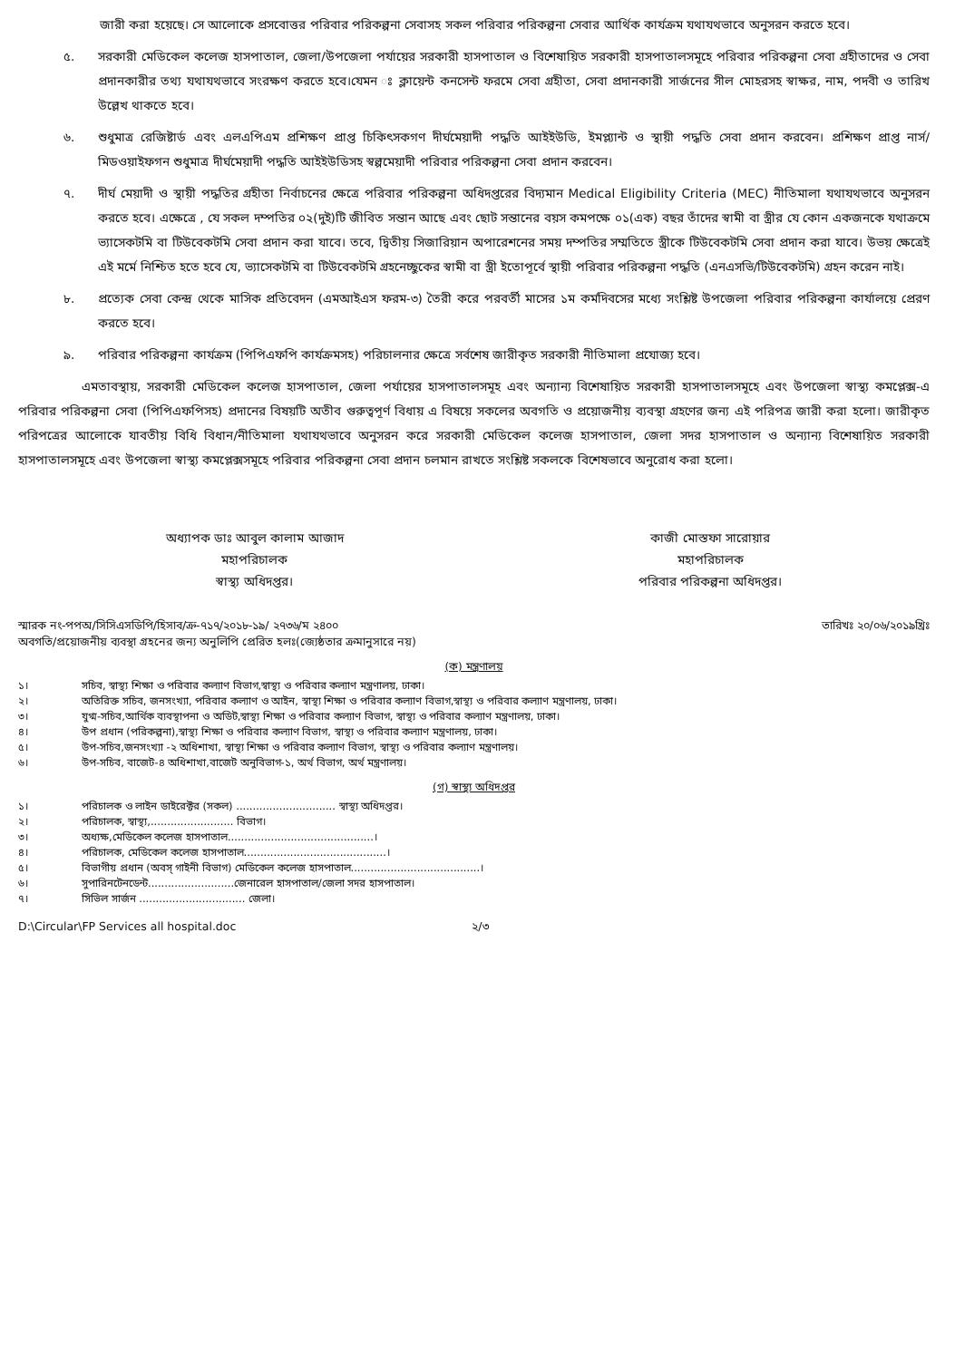জারী করা হয়েছে। সে আলোকে প্রসবোত্তর পরিবার পরিকল্পনা সেবাসহ সকল পরিবার পরিকল্পনা সেবার আর্থিক কার্যক্রম যথাযথভাবে অনুসরন করতে হবে।
৫. সরকারী মেডিকেল কলেজ হাসপাতাল, জেলা/উপজেলা পর্যায়ের সরকারী হাসপাতাল ও বিশেষায়িত সরকারী হাসপাতালসমূহে পরিবার পরিকল্পনা সেবা গ্রহীতাদের ও সেবা প্রদানকারীর তথ্য যথাযথভাবে সংরক্ষণ করতে হবে।যেমন ঃ ক্লায়েন্ট কনসেন্ট ফরমে সেবা গ্রহীতা, সেবা প্রদানকারী সার্জনের সীল মোহরসহ স্বাক্ষর, নাম, পদবী ও তারিখ উল্লেখ থাকতে হবে।
৬. শুধুমাত্র রেজিষ্টার্ড এবং এলএপিএম প্রশিক্ষণ প্রাপ্ত চিকিৎসকগণ দীর্ঘমেয়াদী পদ্ধতি আইইউডি, ইমপ্ল্যান্ট ও স্থায়ী পদ্ধতি সেবা প্রদান করবেন। প্রশিক্ষণ প্রাপ্ত নার্স/মিডওয়াইফগন শুধুমাত্র দীর্ঘমেয়াদী পদ্ধতি আইইউডিসহ স্বল্পমেয়াদী পরিবার পরিকল্পনা সেবা প্রদান করবেন।
৭. দীর্ঘ মেয়াদী ও স্থায়ী পদ্ধতির গ্রহীতা নির্বাচনের ক্ষেত্রে পরিবার পরিকল্পনা অধিদপ্তরের বিদ্যমান Medical Eligibility Criteria (MEC) নীতিমালা যথাযথভাবে অনুসরন করতে হবে। এক্ষেত্রে , যে সকল দম্পতির ০২(দুই)টি জীবিত সন্তান আছে এবং ছোট সন্তানের বয়স কমপক্ষে ০১(এক) বছর তাঁদের স্বামী বা স্ত্রীর যে কোন একজনকে যথাক্রমে ভ্যাসেকটমি বা টিউবেকটমি সেবা প্রদান করা যাবে। তবে, দ্বিতীয় সিজারিয়ান অপারেশনের সময় দম্পতির সম্মতিতে স্ত্রীকে টিউবেকটমি সেবা প্রদান করা যাবে। উভয় ক্ষেত্রেই এই মর্মে নিশ্চিত হতে হবে যে, ভ্যাসেকটমি বা টিউবেকটমি গ্রহনেচ্ছুকের স্বামী বা স্ত্রী ইতোপূর্বে স্থায়ী পরিবার পরিকল্পনা পদ্ধতি (এনএসভি/টিউবেকটমি) গ্রহন করেন নাই।
৮. প্রত্যেক সেবা কেন্দ্র থেকে মাসিক প্রতিবেদন (এমআইএস ফরম-৩) তৈরী করে পরবর্তী মাসের ১ম কর্মদিবসের মধ্যে সংশ্লিষ্ট উপজেলা পরিবার পরিকল্পনা কার্যালয়ে প্রেরণ করতে হবে।
৯. পরিবার পরিকল্পনা কার্যক্রম (পিপিএফপি কার্যক্রমসহ) পরিচালনার ক্ষেত্রে সর্বশেষ জারীকৃত সরকারী নীতিমালা প্রযোজ্য হবে।
এমতাবস্থায়, সরকারী মেডিকেল কলেজ হাসপাতাল, জেলা পর্যায়ের হাসপাতালসমূহ এবং অন্যান্য বিশেষায়িত সরকারী হাসপাতালসমূহে এবং উপজেলা স্বাস্থ্য কমপ্লেক্স-এ পরিবার পরিকল্পনা সেবা (পিপিএফপিসহ) প্রদানের বিষয়টি অতীব গুরুত্বপূর্ণ বিধায় এ বিষয়ে সকলের অবগতি ও প্রয়োজনীয় ব্যবস্থা গ্রহণের জন্য এই পরিপত্র জারী করা হলো। জারীকৃত পরিপত্রের আলোকে যাবতীয় বিধি বিধান/নীতিমালা যথাযথভাবে অনুসরন করে সরকারী মেডিকেল কলেজ হাসপাতাল, জেলা সদর হাসপাতাল ও অন্যান্য বিশেষায়িত সরকারী হাসপাতালসমূহে এবং উপজেলা স্বাস্থ্য কমপ্লেক্সসমূহে পরিবার পরিকল্পনা সেবা প্রদান চলমান রাখতে সংশ্লিষ্ট সকলকে বিশেষভাবে অনুরোধ করা হলো।
অধ্যাপক ডাঃ আবুল কালাম আজাদ
মহাপরিচালক
স্বাস্থ্য অধিদপ্তর।
কাজী মোস্তফা সারোয়ার
মহাপরিচালক
পরিবার পরিকল্পনা অধিদপ্তর।
স্মারক নং-পপঅ/সিসিএসডিপি/হিসাব/ক্র-৭১৭/২০১৮-১৯/ ২৭৩৬/ম ২৪০০
অবগতি/প্রয়োজনীয় ব্যবস্থা গ্রহনের জন্য অনুলিপি প্রেরিত হলঃ(জ্যেষ্ঠতার ক্রমানুসারে নয়)
তারিখঃ ২০/০৬/২০১৯খ্রিঃ
(ক) মন্ত্রণালয়
১। সচিব, স্বাস্থ্য শিক্ষা ও পরিবার কল্যাণ বিভাগ,স্বাস্থ্য ও পরিবার কল্যাণ মন্ত্রণালয়, ঢাকা।
২। অতিরিক্ত সচিব, জনসংখ্যা, পরিবার কল্যাণ ও আইন, স্বাস্থ্য শিক্ষা ও পরিবার কল্যাণ বিভাগ,স্বাস্থ্য ও পরিবার কল্যাণ মন্ত্রণালয়, ঢাকা।
৩। যুগ্ম-সচিব,আর্থিক ব্যবস্থাপনা ও অডিট,স্বাস্থ্য শিক্ষা ও পরিবার কল্যাণ বিভাগ, স্বাস্থ্য ও পরিবার কল্যাণ মন্ত্রণালয়, ঢাকা।
৪। উপ প্রধান (পরিকল্পনা),স্বাস্থ্য শিক্ষা ও পরিবার কল্যাণ বিভাগ, স্বাস্থ্য ও পরিবার কল্যাণ মন্ত্রণালয়, ঢাকা।
৫। উপ-সচিব,জনসংখ্যা -২ অধিশাখা, স্বাস্থ্য শিক্ষা ও পরিবার কল্যাণ বিভাগ, স্বাস্থ্য ও পরিবার কল্যাণ মন্ত্রণালয়।
৬। উপ-সচিব, বাজেট-৪ অধিশাখা,বাজেট অনুবিভাগ-১, অর্থ বিভাগ, অর্থ মন্ত্রণালয়।
(গ) স্বাস্থ্য অধিদপ্তর
১। পরিচালক ও লাইন ডাইরেক্টর (সকল) .............................. স্বাস্থ্য অধিদপ্তর।
২। পরিচালক, স্বাস্থ্য,......................... বিভাগ।
৩। অধ্যক্ষ,মেডিকেল কলেজ হাসপাতাল............................................।
৪। পরিচালক, মেডিকেল কলেজ হাসপাতাল...........................................।
৫। বিভাগীয় প্রধান (অবস্ গাইনী বিভাগ) মেডিকেল কলেজ হাসপাতাল.......................................।
৬। সুপারিনটেনডেন্ট..........................জেনারেল হাসপাতাল/জেলা সদর হাসপাতাল।
৭। সিভিল সার্জন ................................ জেলা।
D:\Circular\FP Services all hospital.doc ২/৩